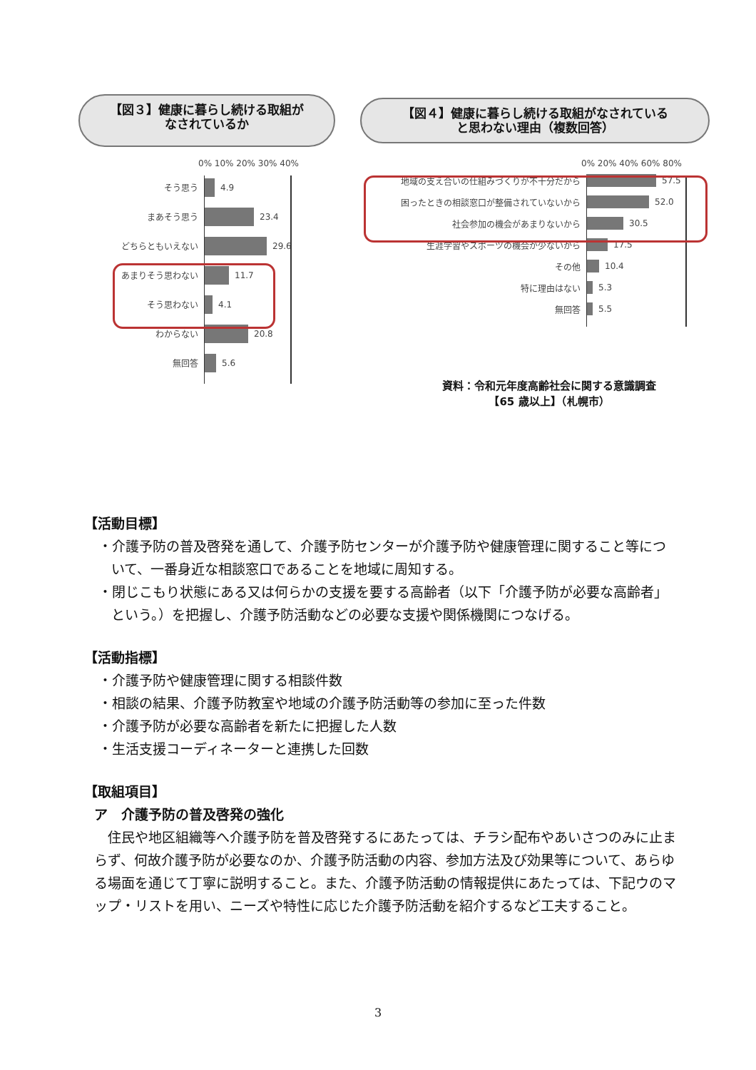【図３】健康に暮らし続ける取組が
なされているか
【図４】健康に暮らし続ける取組がなされている
と思わない理由（複数回答）
0% 10% 20% 30% 40%
そう思う
4.9
まあそう思う
23.4
どちらともいえない
29.6
あまりそう思わない
11.7
そう思わない
4.1
わからない
20.8
無回答
5.6
0% 20% 40% 60% 80%
地域の支え合いの仕組みづくりが不十分だから
57.5
困ったときの相談窓口が整備されていないから
52.0
社会参加の機会があまりないから
30.5
生涯学習やスポーツの機会が少ないから
17.5
その他
10.4
特に理由はない
5.3
無回答
5.5
資料：令和元年度高齢社会に関する意識調査
【65 歳以上】（札幌市）
【活動目標】
・介護予防の普及啓発を通して、介護予防センターが介護予防や健康管理に関すること等について、一番身近な相談窓口であることを地域に周知する。
・閉じこもり状態にある又は何らかの支援を要する高齢者（以下「介護予防が必要な高齢者」という。）を把握し、介護予防活動などの必要な支援や関係機関につなげる。
【活動指標】
・介護予防や健康管理に関する相談件数
・相談の結果、介護予防教室や地域の介護予防活動等の参加に至った件数
・介護予防が必要な高齢者を新たに把握した人数
・生活支援コーディネーターと連携した回数
【取組項目】
ア　介護予防の普及啓発の強化
住民や地区組織等へ介護予防を普及啓発するにあたっては、チラシ配布やあいさつのみに止まらず、何故介護予防が必要なのか、介護予防活動の内容、参加方法及び効果等について、あらゆる場面を通じて丁寧に説明すること。また、介護予防活動の情報提供にあたっては、下記ウのマップ・リストを用い、ニーズや特性に応じた介護予防活動を紹介するなど工夫すること。
3